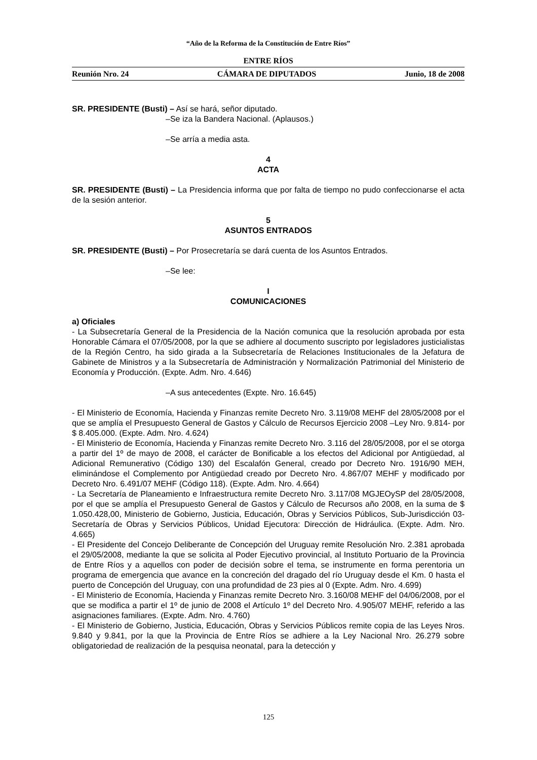“Año de la Reforma de la Constitución de Entre Ríos”
ENTRE RÍOS
Reunión Nro. 24 CÁMARA DE DIPUTADOS Junio, 18 de 2008
SR. PRESIDENTE (Busti) – Así se hará, señor diputado.
–Se iza la Bandera Nacional. (Aplausos.)
–Se arría a media asta.
4
ACTA
SR. PRESIDENTE (Busti) – La Presidencia informa que por falta de tiempo no pudo confeccionarse el acta de la sesión anterior.
5
ASUNTOS ENTRADOS
SR. PRESIDENTE (Busti) – Por Prosecretaría se dará cuenta de los Asuntos Entrados.
–Se lee:
I
COMUNICACIONES
a) Oficiales
- La Subsecretaría General de la Presidencia de la Nación comunica que la resolución aprobada por esta Honorable Cámara el 07/05/2008, por la que se adhiere al documento suscripto por legisladores justicialistas de la Región Centro, ha sido girada a la Subsecretaría de Relaciones Institucionales de la Jefatura de Gabinete de Ministros y a la Subsecretaría de Administración y Normalización Patrimonial del Ministerio de Economía y Producción. (Expte. Adm. Nro. 4.646)
–A sus antecedentes (Expte. Nro. 16.645)
- El Ministerio de Economía, Hacienda y Finanzas remite Decreto Nro. 3.119/08 MEHF del 28/05/2008 por el que se amplía el Presupuesto General de Gastos y Cálculo de Recursos Ejercicio 2008 –Ley Nro. 9.814- por $ 8.405.000. (Expte. Adm. Nro. 4.624)
- El Ministerio de Economía, Hacienda y Finanzas remite Decreto Nro. 3.116 del 28/05/2008, por el se otorga a partir del 1º de mayo de 2008, el carácter de Bonificable a los efectos del Adicional por Antigüedad, al Adicional Remunerativo (Código 130) del Escalafón General, creado por Decreto Nro. 1916/90 MEH, eliminándose el Complemento por Antigüedad creado por Decreto Nro. 4.867/07 MEHF y modificado por Decreto Nro. 6.491/07 MEHF (Código 118). (Expte. Adm. Nro. 4.664)
- La Secretaría de Planeamiento e Infraestructura remite Decreto Nro. 3.117/08 MGJEOySP del 28/05/2008, por el que se amplía el Presupuesto General de Gastos y Cálculo de Recursos año 2008, en la suma de $ 1.050.428,00, Ministerio de Gobierno, Justicia, Educación, Obras y Servicios Públicos, Sub-Jurisdicción 03-Secretaría de Obras y Servicios Públicos, Unidad Ejecutora: Dirección de Hidráulica. (Expte. Adm. Nro. 4.665)
- El Presidente del Concejo Deliberante de Concepción del Uruguay remite Resolución Nro. 2.381 aprobada el 29/05/2008, mediante la que se solicita al Poder Ejecutivo provincial, al Instituto Portuario de la Provincia de Entre Ríos y a aquellos con poder de decisión sobre el tema, se instrumente en forma perentoria un programa de emergencia que avance en la concreción del dragado del río Uruguay desde el Km. 0 hasta el puerto de Concepción del Uruguay, con una profundidad de 23 pies al 0 (Expte. Adm. Nro. 4.699)
- El Ministerio de Economía, Hacienda y Finanzas remite Decreto Nro. 3.160/08 MEHF del 04/06/2008, por el que se modifica a partir el 1º de junio de 2008 el Artículo 1º del Decreto Nro. 4.905/07 MEHF, referido a las asignaciones familiares. (Expte. Adm. Nro. 4.760)
- El Ministerio de Gobierno, Justicia, Educación, Obras y Servicios Públicos remite copia de las Leyes Nros. 9.840 y 9.841, por la que la Provincia de Entre Ríos se adhiere a la Ley Nacional Nro. 26.279 sobre obligatoriedad de realización de la pesquisa neonatal, para la detección y
125